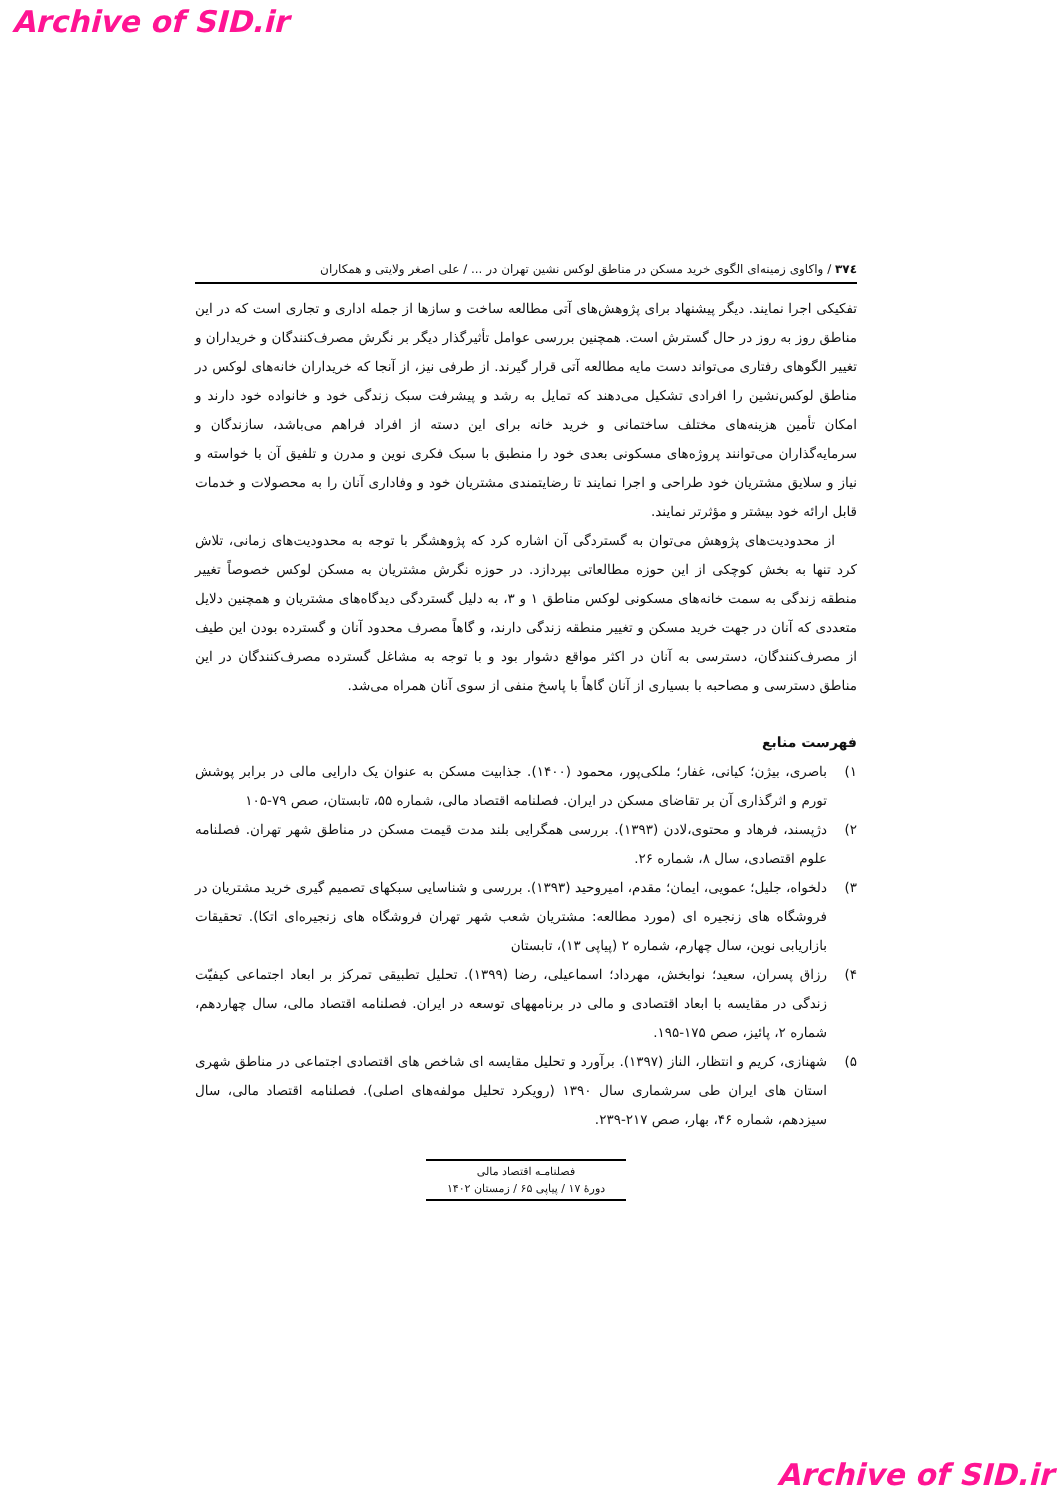Archive of SID.ir
۳۷٤ / واکاوی زمینه‌ای الگوی خرید مسکن در مناطق لوکس نشین تهران در ... / علی اصغر ولایتی و همکاران
تفکیکی اجرا نمایند. دیگر پیشنهاد برای پژوهش‌های آتی مطالعه ساخت و سازها از جمله اداری و تجاری است که در این مناطق روز به روز در حال گسترش است. همچنین بررسی عوامل تأثیرگذار دیگر بر نگرش مصرف‌کنندگان و خریداران و تغییر الگوهای رفتاری می‌تواند دست مایه مطالعه آتی قرار گیرند. از طرفی نیز، از آنجا که خریداران خانه‌های لوکس در مناطق لوکس‌نشین را افرادی تشکیل می‌دهند که تمایل به رشد و پیشرفت سبک زندگی خود و خانواده خود دارند و امکان تأمین هزینه‌های مختلف ساختمانی و خرید خانه برای این دسته از افراد فراهم می‌باشد، سازندگان و سرمایه‌گذاران می‌توانند پروژه‌های مسکونی بعدی خود را منطبق با سبک فکری نوین و مدرن و تلفیق آن با خواسته و نیاز و سلایق مشتریان خود طراحی و اجرا نمایند تا رضایتمندی مشتریان خود و وفاداری آنان را به محصولات و خدمات قابل ارائه خود بیشتر و مؤثرتر نمایند.
از محدودیت‌های پژوهش می‌توان به گستردگی آن اشاره کرد که پژوهشگر با توجه به محدودیت‌های زمانی، تلاش کرد تنها به بخش کوچکی از این حوزه مطالعاتی بپردازد. در حوزه نگرش مشتریان به مسکن لوکس خصوصاً تغییر منطقه زندگی به سمت خانه‌های مسکونی لوکس مناطق ۱ و ۳، به دلیل گستردگی دیدگاه‌های مشتریان و همچنین دلایل متعددی که آنان در جهت خرید مسکن و تغییر منطقه زندگی دارند، و گاهاً مصرف محدود آنان و گسترده بودن این طیف از مصرف‌کنندگان، دسترسی به آنان در اکثر مواقع دشوار بود و با توجه به مشاغل گسترده مصرف‌کنندگان در این مناطق دسترسی و مصاحبه با بسیاری از آنان گاهاً با پاسخ منفی از سوی آنان همراه می‌شد.
فهرست منابع
۱) باصری، بیژن؛ کیانی، غفار؛ ملکی‌پور، محمود (۱۴۰۰). جذابیت مسکن به عنوان یک دارایی مالی در برابر پوشش تورم و اثرگذاری آن بر تقاضای مسکن در ایران. فصلنامه اقتصاد مالی، شماره ۵۵، تابستان، صص ۷۹-۱۰۵
۲) دژپسند، فرهاد و محتوی،لادن (۱۳۹۳). بررسی همگرایی بلند مدت قیمت مسکن در مناطق شهر تهران. فصلنامه علوم اقتصادی، سال ۸، شماره ۲۶.
۳) دلخواه، جلیل؛ عمویی، ایمان؛ مقدم، امیروحید (۱۳۹۳). بررسی و شناسایی سبکهای تصمیم گیری خرید مشتریان در فروشگاه های زنجیره ای (مورد مطالعه: مشتریان شعب شهر تهران فروشگاه های زنجیره‌ای اتکا). تحقیقات بازاریابی نوین، سال چهارم، شماره ۲ (پیاپی ۱۳)، تابستان
۴) رزاق پسران، سعید؛ نوابخش، مهرداد؛ اسماعیلی، رضا (۱۳۹۹). تحلیل تطبیقی تمرکز بر ابعاد اجتماعی کیفیّت زندگی در مقایسه با ابعاد اقتصادی و مالی در برنامههای توسعه در ایران. فصلنامه اقتصاد مالی، سال چهاردهم، شماره ۲، پائیز، صص ۱۷۵-۱۹۵.
۵) شهنازی، کریم و انتظار، الناز (۱۳۹۷). برآورد و تحلیل مقایسه ای شاخص های اقتصادی اجتماعی در مناطق شهری استان های ایران طی سرشماری سال ۱۳۹۰ (رویکرد تحلیل مولفه‌های اصلی). فصلنامه اقتصاد مالی، سال سیزدهم، شماره ۴۶، بهار، صص ۲۱۷-۲۳۹.
فصلنامـه اقتصاد مالی
دورۀ ۱۷ / پیاپی ۶۵ / زمستان ۱۴۰۲
Archive of SID.ir